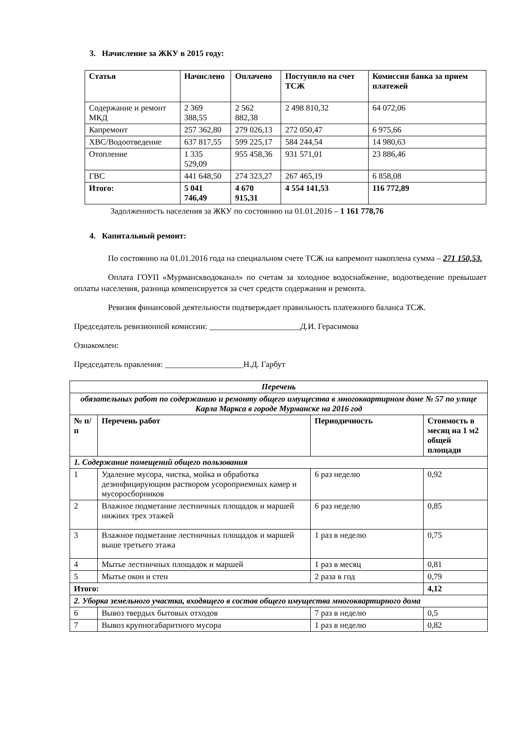3. Начисление за ЖКУ в 2015 году:
| Статья | Начислено | Оплачено | Поступило на счет ТСЖ | Комиссия банка за прием платежей |
| --- | --- | --- | --- | --- |
| Содержание и ремонт МКД | 2 369 388,55 | 2 562 882,38 | 2 498 810,32 | 64 072,06 |
| Капремонт | 257 362,80 | 279 026,13 | 272 050,47 | 6 975,66 |
| ХВС/Водоотведение | 637 817,55 | 599 225,17 | 584 244,54 | 14 980,63 |
| Отопление | 1 335 529,09 | 955 458,36 | 931 571,01 | 23 886,46 |
| ГВС | 441 648,50 | 274 323,27 | 267 465,19 | 6 858,08 |
| Итого: | 5 041 746,49 | 4 670 915,31 | 4 554 141,53 | 116 772,89 |
Задолженность населения за ЖКУ по состоянию на 01.01.2016 – 1 161 778,76
4. Капитальный ремонт:
По состоянию на 01.01.2016 года на специальном счете ТСЖ на капремонт накоплена сумма – 271 150,53.
Оплата ГОУП «Мурманскводоканал» по счетам за холодное водоснабжение, водоотведение превышает оплаты населения, разница компенсируется за счет средств содержания и ремонта.
Ревизия финансовой деятельности подтверждает правильность платежного баланса ТСЖ.
Председатель ревизионной комиссии: ______________________Д.И. Герасимова
Ознакомлен:
Председатель правления: ___________________Н.Д. Гарбут
| Перечень | | | |
| --- | --- | --- | --- |
| обязательных работ по содержанию и ремонту общего имущества в многоквартирном доме № 57 по улице Карла Маркса в городе Мурманске на 2016 год | | | |
| № п/п | Перечень работ | Периодичность | Стоимость в месяц на 1 м2 общей площади |
| 1. Содержание помещений общего пользования | | | |
| 1 | Удаление мусора, чистка, мойка и обработка дезинфицирующим раствором усороприемных камер и мусоросборников | 6 раз неделю | 0,92 |
| 2 | Влажное подметание лестничных площадок и маршей нижних трех этажей | 6 раз неделю | 0,85 |
| 3 | Влажное подметание лестничных площадок и маршей выше третьего этажа | 1 раз в неделю | 0,75 |
| 4 | Мытье лестничных площадок и маршей | 1 раз в месяц | 0,81 |
| 5 | Мытье окон и стен | 2 раза в год | 0,79 |
| Итого: | | | 4,12 |
| 2. Уборка земельного участка, входящего в состав общего имущества многоквартирного дома | | | |
| 6 | Вывоз твердых бытовых отходов | 7 раз в неделю | 0,5 |
| 7 | Вывоз крупногабаритного мусора | 1 раз в неделю | 0,82 |